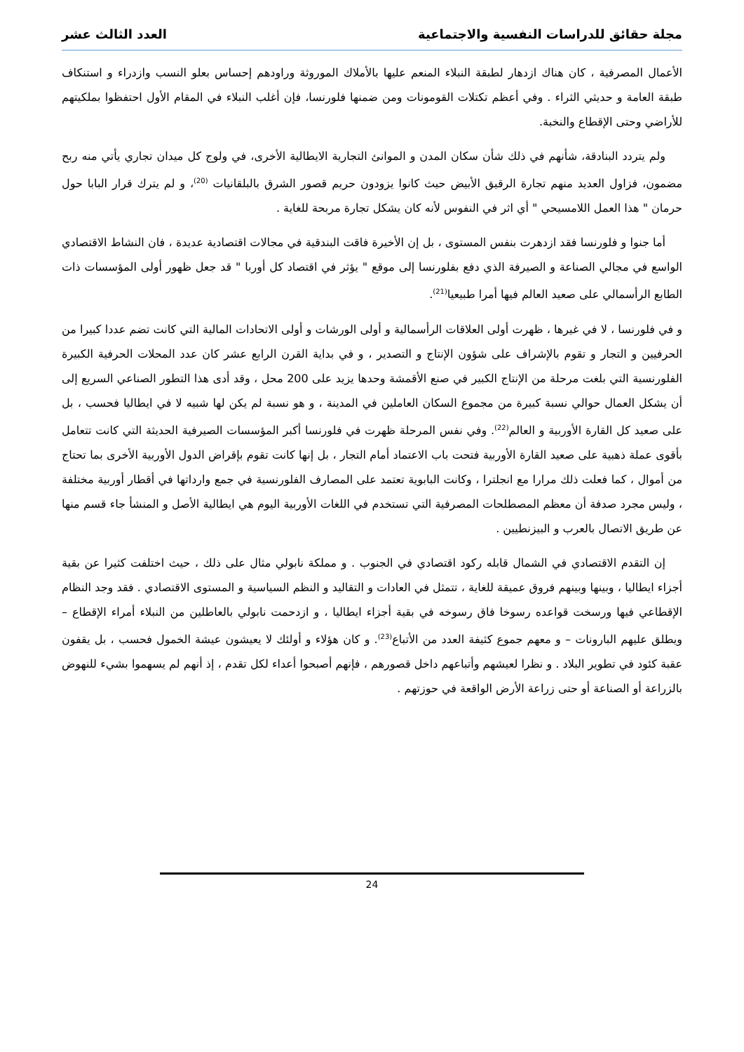مجلة حقائق للدراسات النفسية والاجتماعية العدد الثالث عشر
الأعمال المصرفية ، كان هناك ازدهار لطبقة النبلاء المنعم عليها بالأملاك الموروثة وراودهم إحساس بعلو النسب وازدراء و استنكاف طبقة العامة و حديثي الثراء . وفي أعظم تكتلات القومونات ومن ضمنها فلورنسا، فإن أغلب النبلاء في المقام الأول احتفظوا بملكيتهم للأراضي وحتى الإقطاع والنخبة.
ولم يتردد البنادقة، شأنهم في ذلك شأن سكان المدن و الموانئ التجارية الايطالية الأخرى، في ولوج كل ميدان تجاري يأتي منه ربح مضمون، فزاول العديد منهم تجارة الرقيق الأبيض حيث كانوا يزودون حريم قصور الشرق بالبلقانيات <sup>(20)</sup>، و لم يترك قرار البابا حول حرمان " هذا العمل اللامسيحي " أي اثر في النفوس لأنه كان يشكل تجارة مربحة للغاية .
أما جنوا و فلورنسا فقد ازدهرت بنفس المستوى ، بل إن الأخيرة فاقت البندقية في مجالات اقتصادية عديدة ، فان النشاط الاقتصادي الواسع في مجالي الصناعة و الصيرفة الذي دفع بفلورنسا إلى موقع " يؤثر في اقتصاد كل أوربا " قد جعل ظهور أولى المؤسسات ذات الطابع الرأسمالي على صعيد العالم فيها أمرا طبيعيا<sup>(21)</sup>.
و في فلورنسا ، لا في غيرها ، ظهرت أولى العلاقات الرأسمالية و أولى الورشات و أولى الاتحادات المالية التي كانت تضم عددا كبيرا من الحرفيين و التجار و تقوم بالإشراف على شؤون الإنتاج و التصدير ، و في بداية القرن الرابع عشر كان عدد المحلات الحرفية الكبيرة الفلورنسية التي بلغت مرحلة من الإنتاج الكبير في صنع الأقمشة وحدها يزيد على 200 محل ، وقد أدى هذا التطور الصناعي السريع إلى أن يشكل العمال حوالي نسبة كبيرة من مجموع السكان العاملين في المدينة ، و هو نسبة لم يكن لها شبيه لا في ايطاليا فحسب ، بل على صعيد كل القارة الأوربية و العالم<sup>(22)</sup>. وفي نفس المرحلة ظهرت في فلورنسا أكبر المؤسسات الصيرفية الحديثة التي كانت تتعامل بأقوى عملة ذهبية على صعيد القارة الأوربية فتحت باب الاعتماد أمام التجار ، بل إنها كانت تقوم بإقراض الدول الأوربية الأخرى بما تحتاج من أموال ، كما فعلت ذلك مرارا مع انجلترا ، وكانت البابوية تعتمد على المصارف الفلورنسية في جمع وارداتها في أقطار أوربية مختلفة ، وليس مجرد صدفة أن معظم المصطلحات المصرفية التي تستخدم في اللغات الأوربية اليوم هي ايطالية الأصل و المنشأ جاء قسم منها عن طريق الاتصال بالعرب و البيزنطيين .
إن التقدم الاقتصادي في الشمال قابله ركود اقتصادي في الجنوب . و مملكة نابولي مثال على ذلك ، حيث اختلفت كثيرا عن بقية أجزاء ايطاليا ، وبينها وبينهم فروق عميقة للغاية ، تتمثل في العادات و التقاليد و النظم السياسية و المستوى الاقتصادي . فقد وجد النظام الإقطاعي فيها ورسخت قواعده رسوخا فاق رسوخه في بقية أجزاء ايطاليا ، و ازدحمت نابولي بالعاطلين من النبلاء أمراء الإقطاع – ويطلق عليهم البارونات – و معهم جموع كثيفة العدد من الأتباع<sup>(23)</sup>. و كان هؤلاء و أولئك لا يعيشون عيشة الخمول فحسب ، بل يقفون عقبة كئود في تطوير البلاد . و نظرا لعيشهم وأتباعهم داخل قصورهم ، فإنهم أصبحوا أعداء لكل تقدم ، إذ أنهم لم يسهموا بشيء للنهوض بالزراعة أو الصناعة أو حتى زراعة الأرض الواقعة في حوزتهم .
24